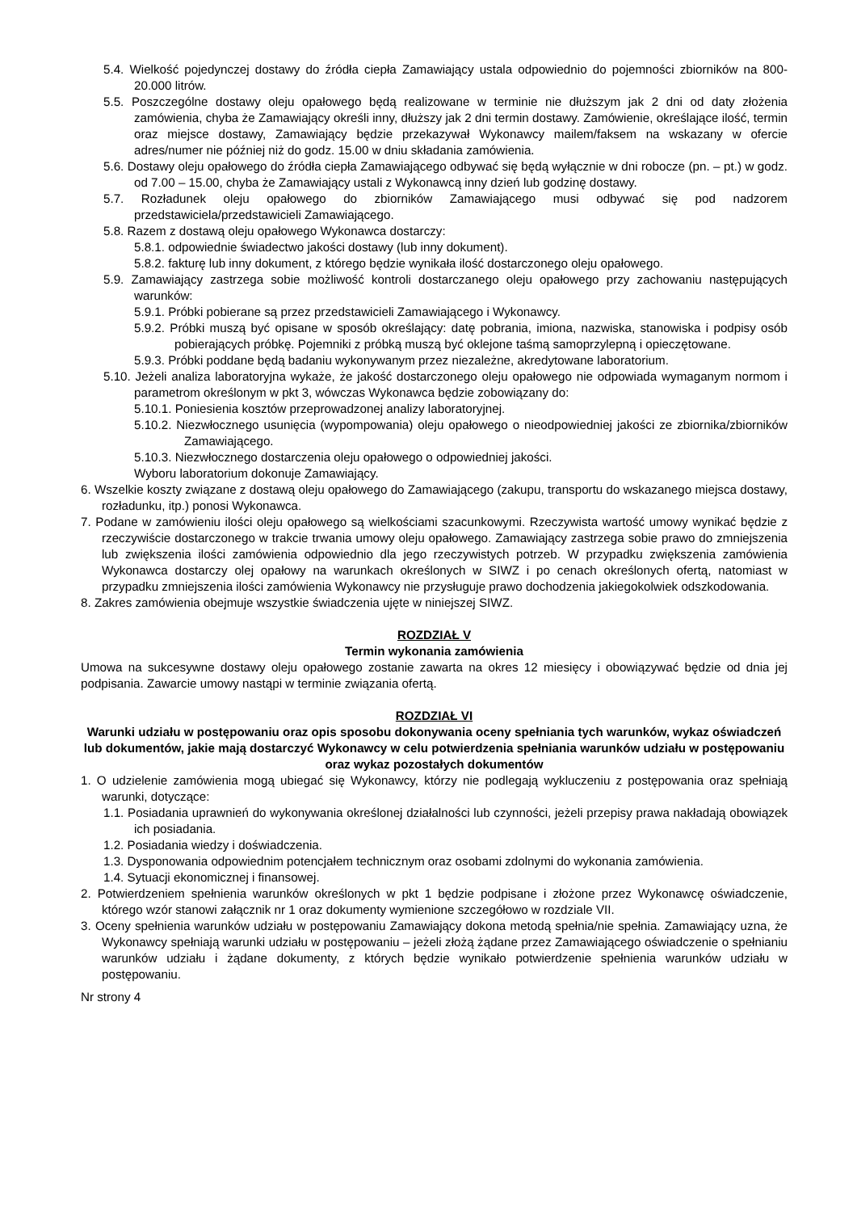5.4. Wielkość pojedynczej dostawy do źródła ciepła Zamawiający ustala odpowiednio do pojemności zbiorników na 800-20.000 litrów.
5.5. Poszczególne dostawy oleju opałowego będą realizowane w terminie nie dłuższym jak 2 dni od daty złożenia zamówienia, chyba że Zamawiający określi inny, dłuższy jak 2 dni termin dostawy. Zamówienie, określające ilość, termin oraz miejsce dostawy, Zamawiający będzie przekazywał Wykonawcy mailem/faksem na wskazany w ofercie adres/numer nie później niż do godz. 15.00 w dniu składania zamówienia.
5.6. Dostawy oleju opałowego do źródła ciepła Zamawiającego odbywać się będą wyłącznie w dni robocze (pn. – pt.) w godz. od 7.00 – 15.00, chyba że Zamawiający ustali z Wykonawcą inny dzień lub godzinę dostawy.
5.7. Rozładunek oleju opałowego do zbiorników Zamawiającego musi odbywać się pod nadzorem przedstawiciela/przedstawicieli Zamawiającego.
5.8. Razem z dostawą oleju opałowego Wykonawca dostarczy:
5.8.1. odpowiednie świadectwo jakości dostawy (lub inny dokument).
5.8.2. fakturę lub inny dokument, z którego będzie wynikała ilość dostarczonego oleju opałowego.
5.9. Zamawiający zastrzega sobie możliwość kontroli dostarczanego oleju opałowego przy zachowaniu następujących warunków:
5.9.1. Próbki pobierane są przez przedstawicieli Zamawiającego i Wykonawcy.
5.9.2. Próbki muszą być opisane w sposób określający: datę pobrania, imiona, nazwiska, stanowiska i podpisy osób pobierających próbkę. Pojemniki z próbką muszą być oklejone taśmą samoprzylepną i opieczętowane.
5.9.3. Próbki poddane będą badaniu wykonywanym przez niezależne, akredytowane laboratorium.
5.10. Jeżeli analiza laboratoryjna wykaże, że jakość dostarczonego oleju opałowego nie odpowiada wymaganym normom i parametrom określonym w pkt 3, wówczas Wykonawca będzie zobowiązany do:
5.10.1. Poniesienia kosztów przeprowadzonej analizy laboratoryjnej.
5.10.2. Niezwłocznego usunięcia (wypompowania) oleju opałowego o nieodpowiedniej jakości ze zbiornika/zbiorników Zamawiającego.
5.10.3. Niezwłocznego dostarczenia oleju opałowego o odpowiedniej jakości.
Wyboru laboratorium dokonuje Zamawiający.
6. Wszelkie koszty związane z dostawą oleju opałowego do Zamawiającego (zakupu, transportu do wskazanego miejsca dostawy, rozładunku, itp.) ponosi Wykonawca.
7. Podane w zamówieniu ilości oleju opałowego są wielkościami szacunkowymi. Rzeczywista wartość umowy wynikać będzie z rzeczywiście dostarczonego w trakcie trwania umowy oleju opałowego. Zamawiający zastrzega sobie prawo do zmniejszenia lub zwiększenia ilości zamówienia odpowiednio dla jego rzeczywistych potrzeb. W przypadku zwiększenia zamówienia Wykonawca dostarczy olej opałowy na warunkach określonych w SIWZ i po cenach określonych ofertą, natomiast w przypadku zmniejszenia ilości zamówienia Wykonawcy nie przysługuje prawo dochodzenia jakiegokolwiek odszkodowania.
8. Zakres zamówienia obejmuje wszystkie świadczenia ujęte w niniejszej SIWZ.
ROZDZIAŁ V
Termin wykonania zamówienia
Umowa na sukcesywne dostawy oleju opałowego zostanie zawarta na okres 12 miesięcy i obowiązywać będzie od dnia jej podpisania. Zawarcie umowy nastąpi w terminie związania ofertą.
ROZDZIAŁ VI
Warunki udziału w postępowaniu oraz opis sposobu dokonywania oceny spełniania tych warunków, wykaz oświadczeń lub dokumentów, jakie mają dostarczyć Wykonawcy w celu potwierdzenia spełniania warunków udziału w postępowaniu oraz wykaz pozostałych dokumentów
1. O udzielenie zamówienia mogą ubiegać się Wykonawcy, którzy nie podlegają wykluczeniu z postępowania oraz spełniają warunki, dotyczące:
1.1. Posiadania uprawnień do wykonywania określonej działalności lub czynności, jeżeli przepisy prawa nakładają obowiązek ich posiadania.
1.2. Posiadania wiedzy i doświadczenia.
1.3. Dysponowania odpowiednim potencjałem technicznym oraz osobami zdolnymi do wykonania zamówienia.
1.4. Sytuacji ekonomicznej i finansowej.
2. Potwierdzeniem spełnienia warunków określonych w pkt 1 będzie podpisane i złożone przez Wykonawcę oświadczenie, którego wzór stanowi załącznik nr 1 oraz dokumenty wymienione szczegółowo w rozdziale VII.
3. Oceny spełnienia warunków udziału w postępowaniu Zamawiający dokona metodą spełnia/nie spełnia. Zamawiający uzna, że Wykonawcy spełniają warunki udziału w postępowaniu – jeżeli złożą żądane przez Zamawiającego oświadczenie o spełnianiu warunków udziału i żądane dokumenty, z których będzie wynikało potwierdzenie spełnienia warunków udziału w postępowaniu.
Nr strony 4